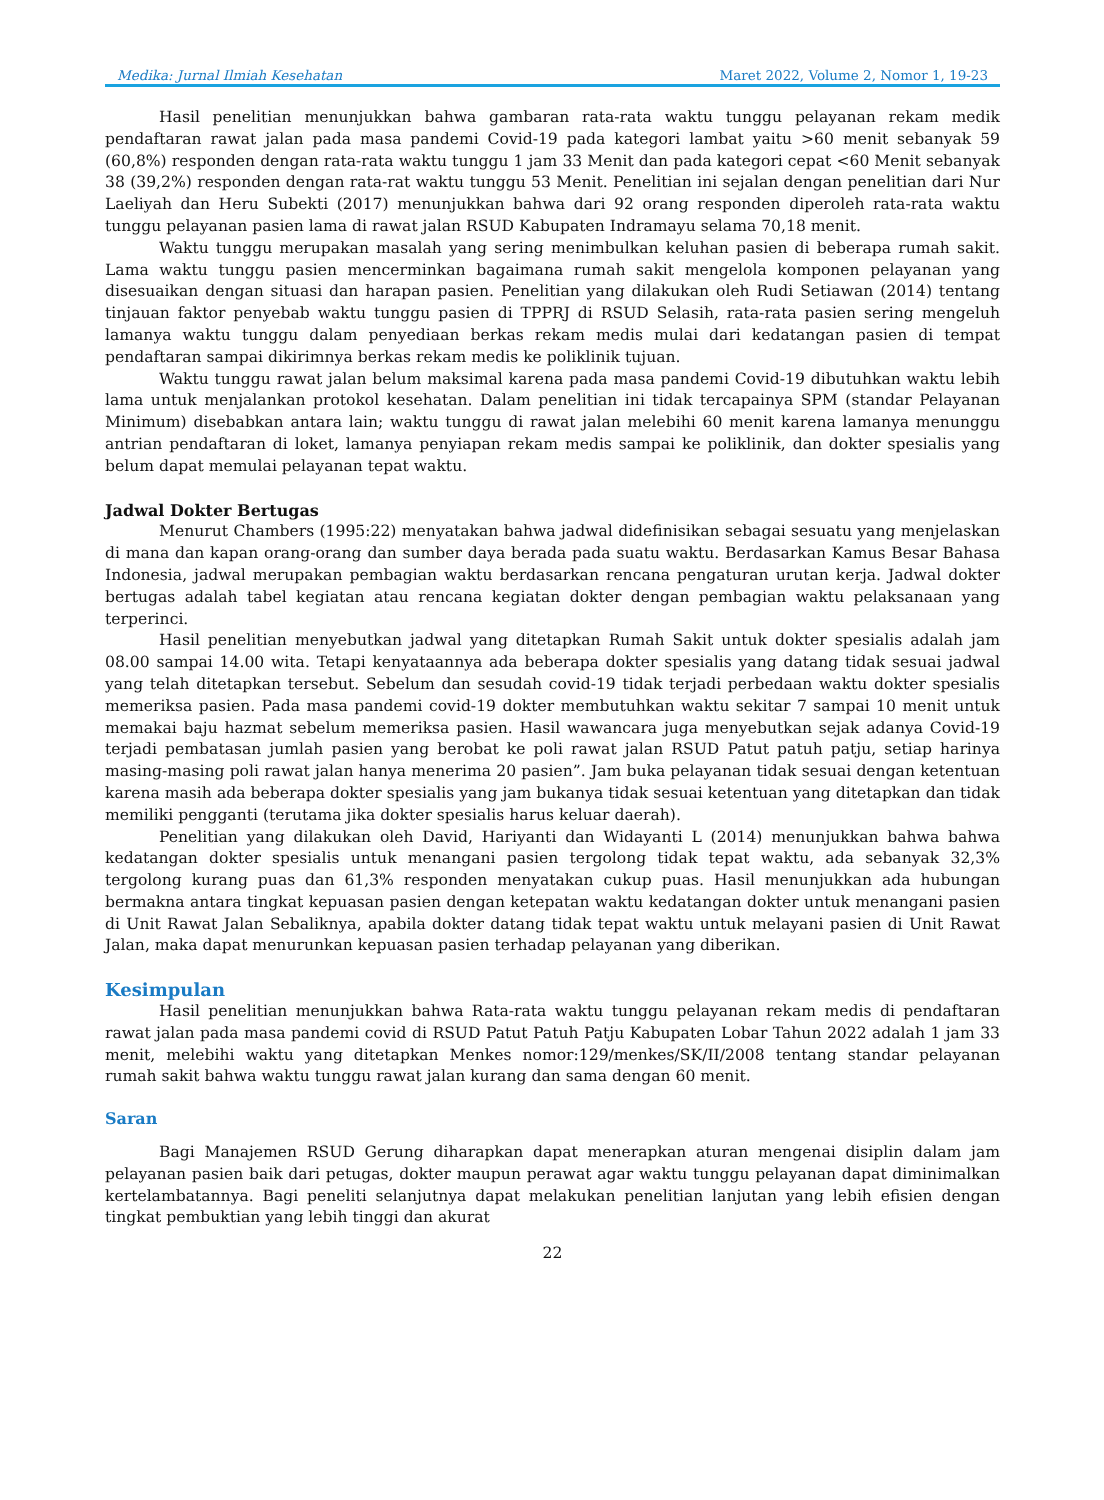Medika: Jurnal Ilmiah Kesehatan Maret 2022, Volume 2, Nomor 1, 19-23
Hasil penelitian menunjukkan bahwa gambaran rata-rata waktu tunggu pelayanan rekam medik pendaftaran rawat jalan pada masa pandemi Covid-19 pada kategori lambat yaitu >60 menit sebanyak 59 (60,8%) responden dengan rata-rata waktu tunggu 1 jam 33 Menit dan pada kategori cepat <60 Menit sebanyak 38 (39,2%) responden dengan rata-rat waktu tunggu 53 Menit. Penelitian ini sejalan dengan penelitian dari Nur Laeliyah dan Heru Subekti (2017) menunjukkan bahwa dari 92 orang responden diperoleh rata-rata waktu tunggu pelayanan pasien lama di rawat jalan RSUD Kabupaten Indramayu selama 70,18 menit.
Waktu tunggu merupakan masalah yang sering menimbulkan keluhan pasien di beberapa rumah sakit. Lama waktu tunggu pasien mencerminkan bagaimana rumah sakit mengelola komponen pelayanan yang disesuaikan dengan situasi dan harapan pasien. Penelitian yang dilakukan oleh Rudi Setiawan (2014) tentang tinjauan faktor penyebab waktu tunggu pasien di TPPRJ di RSUD Selasih, rata-rata pasien sering mengeluh lamanya waktu tunggu dalam penyediaan berkas rekam medis mulai dari kedatangan pasien di tempat pendaftaran sampai dikirimnya berkas rekam medis ke poliklinik tujuan.
Waktu tunggu rawat jalan belum maksimal karena pada masa pandemi Covid-19 dibutuhkan waktu lebih lama untuk menjalankan protokol kesehatan. Dalam penelitian ini tidak tercapainya SPM (standar Pelayanan Minimum) disebabkan antara lain; waktu tunggu di rawat jalan melebihi 60 menit karena lamanya menunggu antrian pendaftaran di loket, lamanya penyiapan rekam medis sampai ke poliklinik, dan dokter spesialis yang belum dapat memulai pelayanan tepat waktu.
Jadwal Dokter Bertugas
Menurut Chambers (1995:22) menyatakan bahwa jadwal didefinisikan sebagai sesuatu yang menjelaskan di mana dan kapan orang-orang dan sumber daya berada pada suatu waktu. Berdasarkan Kamus Besar Bahasa Indonesia, jadwal merupakan pembagian waktu berdasarkan rencana pengaturan urutan kerja. Jadwal dokter bertugas adalah tabel kegiatan atau rencana kegiatan dokter dengan pembagian waktu pelaksanaan yang terperinci.
Hasil penelitian menyebutkan jadwal yang ditetapkan Rumah Sakit untuk dokter spesialis adalah jam 08.00 sampai 14.00 wita. Tetapi kenyataannya ada beberapa dokter spesialis yang datang tidak sesuai jadwal yang telah ditetapkan tersebut. Sebelum dan sesudah covid-19 tidak terjadi perbedaan waktu dokter spesialis memeriksa pasien. Pada masa pandemi covid-19 dokter membutuhkan waktu sekitar 7 sampai 10 menit untuk memakai baju hazmat sebelum memeriksa pasien. Hasil wawancara juga menyebutkan sejak adanya Covid-19 terjadi pembatasan jumlah pasien yang berobat ke poli rawat jalan RSUD Patut patuh patju, setiap harinya masing-masing poli rawat jalan hanya menerima 20 pasien”. Jam buka pelayanan tidak sesuai dengan ketentuan karena masih ada beberapa dokter spesialis yang jam bukanya tidak sesuai ketentuan yang ditetapkan dan tidak memiliki pengganti (terutama jika dokter spesialis harus keluar daerah).
Penelitian yang dilakukan oleh David, Hariyanti dan Widayanti L (2014) menunjukkan bahwa bahwa kedatangan dokter spesialis untuk menangani pasien tergolong tidak tepat waktu, ada sebanyak 32,3% tergolong kurang puas dan 61,3% responden menyatakan cukup puas. Hasil menunjukkan ada hubungan bermakna antara tingkat kepuasan pasien dengan ketepatan waktu kedatangan dokter untuk menangani pasien di Unit Rawat Jalan Sebaliknya, apabila dokter datang tidak tepat waktu untuk melayani pasien di Unit Rawat Jalan, maka dapat menurunkan kepuasan pasien terhadap pelayanan yang diberikan.
Kesimpulan
Hasil penelitian menunjukkan bahwa Rata-rata waktu tunggu pelayanan rekam medis di pendaftaran rawat jalan pada masa pandemi covid di RSUD Patut Patuh Patju Kabupaten Lobar Tahun 2022 adalah 1 jam 33 menit, melebihi waktu yang ditetapkan Menkes nomor:129/menkes/SK/II/2008 tentang standar pelayanan rumah sakit bahwa waktu tunggu rawat jalan kurang dan sama dengan 60 menit.
Saran
Bagi Manajemen RSUD Gerung diharapkan dapat menerapkan aturan mengenai disiplin dalam jam pelayanan pasien baik dari petugas, dokter maupun perawat agar waktu tunggu pelayanan dapat diminimalkan kertelambatannya. Bagi peneliti selanjutnya dapat melakukan penelitian lanjutan yang lebih efisien dengan tingkat pembuktian yang lebih tinggi dan akurat
22